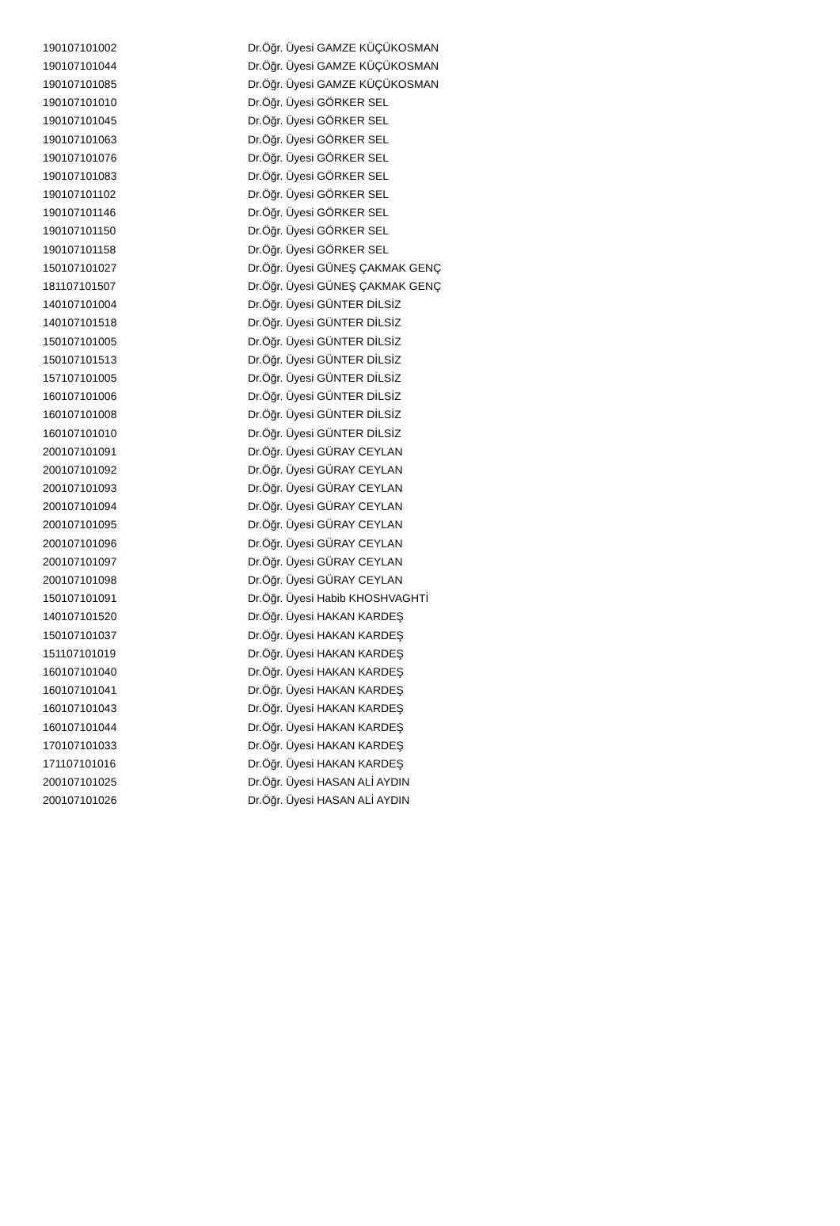| 190107101002 | Dr.Öğr. Üyesi GAMZE KÜÇÜKOSMAN |
| 190107101044 | Dr.Öğr. Üyesi GAMZE KÜÇÜKOSMAN |
| 190107101085 | Dr.Öğr. Üyesi GAMZE KÜÇÜKOSMAN |
| 190107101010 | Dr.Öğr. Üyesi GÖRKER SEL |
| 190107101045 | Dr.Öğr. Üyesi GÖRKER SEL |
| 190107101063 | Dr.Öğr. Üyesi GÖRKER SEL |
| 190107101076 | Dr.Öğr. Üyesi GÖRKER SEL |
| 190107101083 | Dr.Öğr. Üyesi GÖRKER SEL |
| 190107101102 | Dr.Öğr. Üyesi GÖRKER SEL |
| 190107101146 | Dr.Öğr. Üyesi GÖRKER SEL |
| 190107101150 | Dr.Öğr. Üyesi GÖRKER SEL |
| 190107101158 | Dr.Öğr. Üyesi GÖRKER SEL |
| 150107101027 | Dr.Öğr. Üyesi GÜNEŞ ÇAKMAK GENÇ |
| 181107101507 | Dr.Öğr. Üyesi GÜNEŞ ÇAKMAK GENÇ |
| 140107101004 | Dr.Öğr. Üyesi GÜNTER DİLSİZ |
| 140107101518 | Dr.Öğr. Üyesi GÜNTER DİLSİZ |
| 150107101005 | Dr.Öğr. Üyesi GÜNTER DİLSİZ |
| 150107101513 | Dr.Öğr. Üyesi GÜNTER DİLSİZ |
| 157107101005 | Dr.Öğr. Üyesi GÜNTER DİLSİZ |
| 160107101006 | Dr.Öğr. Üyesi GÜNTER DİLSİZ |
| 160107101008 | Dr.Öğr. Üyesi GÜNTER DİLSİZ |
| 160107101010 | Dr.Öğr. Üyesi GÜNTER DİLSİZ |
| 200107101091 | Dr.Öğr. Üyesi GÜRAY CEYLAN |
| 200107101092 | Dr.Öğr. Üyesi GÜRAY CEYLAN |
| 200107101093 | Dr.Öğr. Üyesi GÜRAY CEYLAN |
| 200107101094 | Dr.Öğr. Üyesi GÜRAY CEYLAN |
| 200107101095 | Dr.Öğr. Üyesi GÜRAY CEYLAN |
| 200107101096 | Dr.Öğr. Üyesi GÜRAY CEYLAN |
| 200107101097 | Dr.Öğr. Üyesi GÜRAY CEYLAN |
| 200107101098 | Dr.Öğr. Üyesi GÜRAY CEYLAN |
| 150107101091 | Dr.Öğr. Üyesi Habib KHOSHVAGHTİ |
| 140107101520 | Dr.Öğr. Üyesi HAKAN KARDEŞ |
| 150107101037 | Dr.Öğr. Üyesi HAKAN KARDEŞ |
| 151107101019 | Dr.Öğr. Üyesi HAKAN KARDEŞ |
| 160107101040 | Dr.Öğr. Üyesi HAKAN KARDEŞ |
| 160107101041 | Dr.Öğr. Üyesi HAKAN KARDEŞ |
| 160107101043 | Dr.Öğr. Üyesi HAKAN KARDEŞ |
| 160107101044 | Dr.Öğr. Üyesi HAKAN KARDEŞ |
| 170107101033 | Dr.Öğr. Üyesi HAKAN KARDEŞ |
| 171107101016 | Dr.Öğr. Üyesi HAKAN KARDEŞ |
| 200107101025 | Dr.Öğr. Üyesi HASAN ALİ AYDIN |
| 200107101026 | Dr.Öğr. Üyesi HASAN ALİ AYDIN |